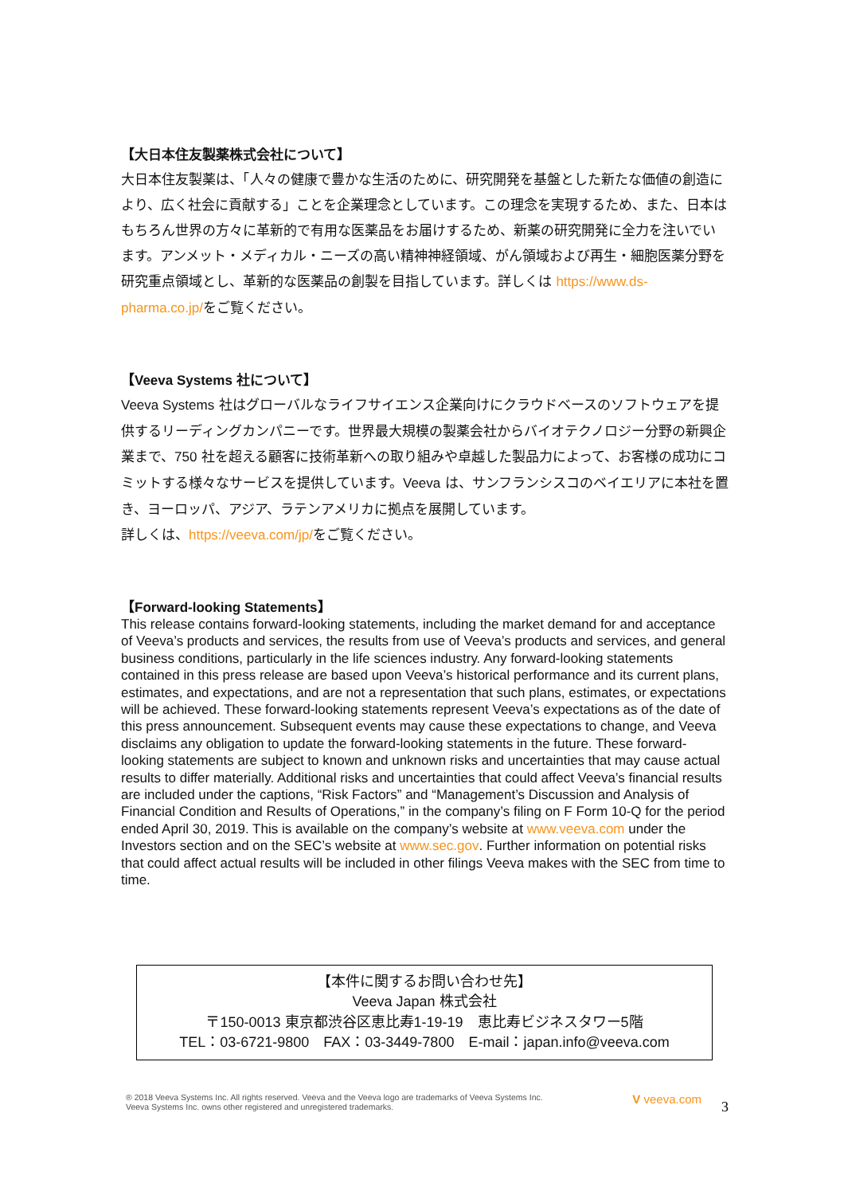【大日本住友製薬株式会社について】
大日本住友製薬は、「人々の健康で豊かな生活のために、研究開発を基盤とした新たな価値の創造により、広く社会に貢献する」ことを企業理念としています。この理念を実現するため、また、日本はもちろん世界の方々に革新的で有用な医薬品をお届けするため、新薬の研究開発に全力を注いでいます。アンメット・メディカル・ニーズの高い精神神経領域、がん領域および再生・細胞医薬分野を研究重点領域とし、革新的な医薬品の創製を目指しています。詳しくは https://www.ds-pharma.co.jp/をご覧ください。
【Veeva Systems 社について】
Veeva Systems 社はグローバルなライフサイエンス企業向けにクラウドベースのソフトウェアを提供するリーディングカンパニーです。世界最大規模の製薬会社からバイオテクノロジー分野の新興企業まで、750 社を超える顧客に技術革新への取り組みや卓越した製品力によって、お客様の成功にコミットする様々なサービスを提供しています。Veeva は、サンフランシスコのベイエリアに本社を置き、ヨーロッパ、アジア、ラテンアメリカに拠点を展開しています。
詳しくは、https://veeva.com/jp/をご覧ください。
【Forward-looking Statements】
This release contains forward-looking statements, including the market demand for and acceptance of Veeva’s products and services, the results from use of Veeva’s products and services, and general business conditions, particularly in the life sciences industry. Any forward-looking statements contained in this press release are based upon Veeva’s historical performance and its current plans, estimates, and expectations, and are not a representation that such plans, estimates, or expectations will be achieved. These forward-looking statements represent Veeva’s expectations as of the date of this press announcement. Subsequent events may cause these expectations to change, and Veeva disclaims any obligation to update the forward-looking statements in the future. These forward-looking statements are subject to known and unknown risks and uncertainties that may cause actual results to differ materially. Additional risks and uncertainties that could affect Veeva’s financial results are included under the captions, “Risk Factors” and “Management’s Discussion and Analysis of Financial Condition and Results of Operations,” in the company’s filing on F Form 10-Q for the period ended April 30, 2019. This is available on the company’s website at www.veeva.com under the Investors section and on the SEC’s website at www.sec.gov. Further information on potential risks that could affect actual results will be included in other filings Veeva makes with the SEC from time to time.
【本件に関するお問い合わせ先】
Veeva Japan 株式会社
〒150-0013 東京都渋谷区恵比寿1-19-19　恵比寿ビジネスタワー5階
TEL：03-6721-9800　FAX：03-3449-7800　E-mail：japan.info@veeva.com
® 2018 Veeva Systems Inc. All rights reserved. Veeva and the Veeva logo are trademarks of Veeva Systems Inc.
Veeva Systems Inc. owns other registered and unregistered trademarks.
V veeva.com
3